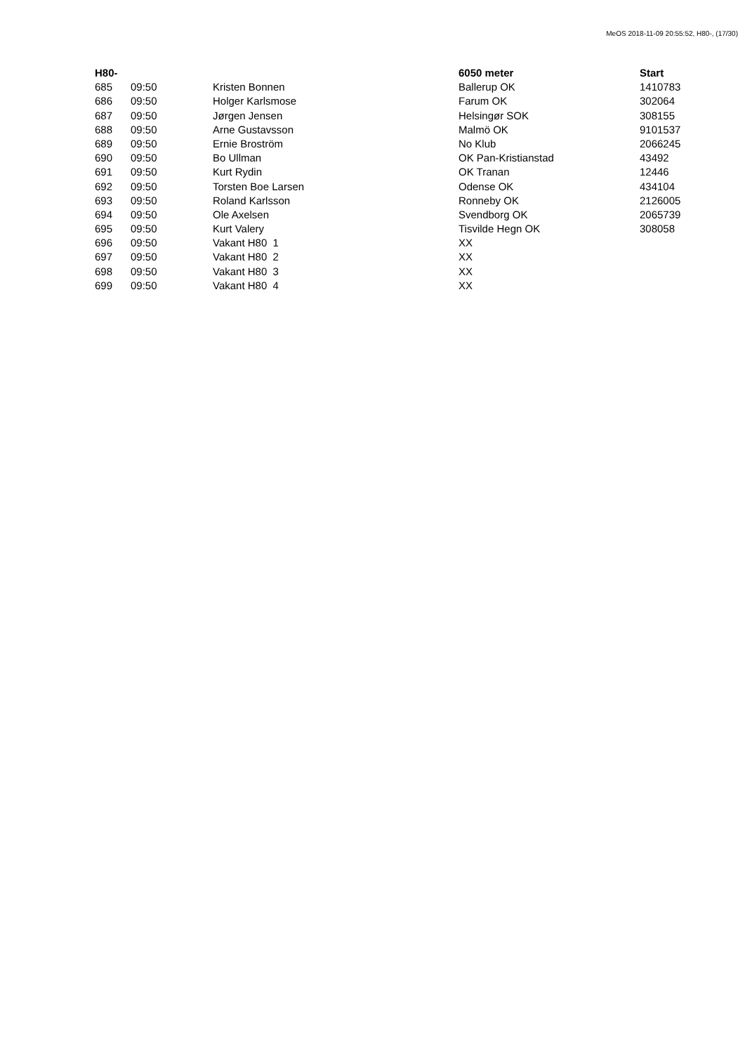MeOS 2018-11-09 20:55:52, H80-, (17/30)
| H80- | | | 6050 meter | Start |
| --- | --- | --- | --- | --- |
| 685 | 09:50 | Kristen Bonnen | Ballerup OK | 1410783 |
| 686 | 09:50 | Holger Karlsmose | Farum OK | 302064 |
| 687 | 09:50 | Jørgen Jensen | Helsingør SOK | 308155 |
| 688 | 09:50 | Arne Gustavsson | Malmö OK | 9101537 |
| 689 | 09:50 | Ernie Broström | No Klub | 2066245 |
| 690 | 09:50 | Bo Ullman | OK Pan-Kristianstad | 43492 |
| 691 | 09:50 | Kurt Rydin | OK Tranan | 12446 |
| 692 | 09:50 | Torsten Boe Larsen | Odense OK | 434104 |
| 693 | 09:50 | Roland Karlsson | Ronneby OK | 2126005 |
| 694 | 09:50 | Ole Axelsen | Svendborg OK | 2065739 |
| 695 | 09:50 | Kurt Valery | Tisvilde Hegn OK | 308058 |
| 696 | 09:50 | Vakant H80 1 | XX | |
| 697 | 09:50 | Vakant H80 2 | XX | |
| 698 | 09:50 | Vakant H80 3 | XX | |
| 699 | 09:50 | Vakant H80 4 | XX | |